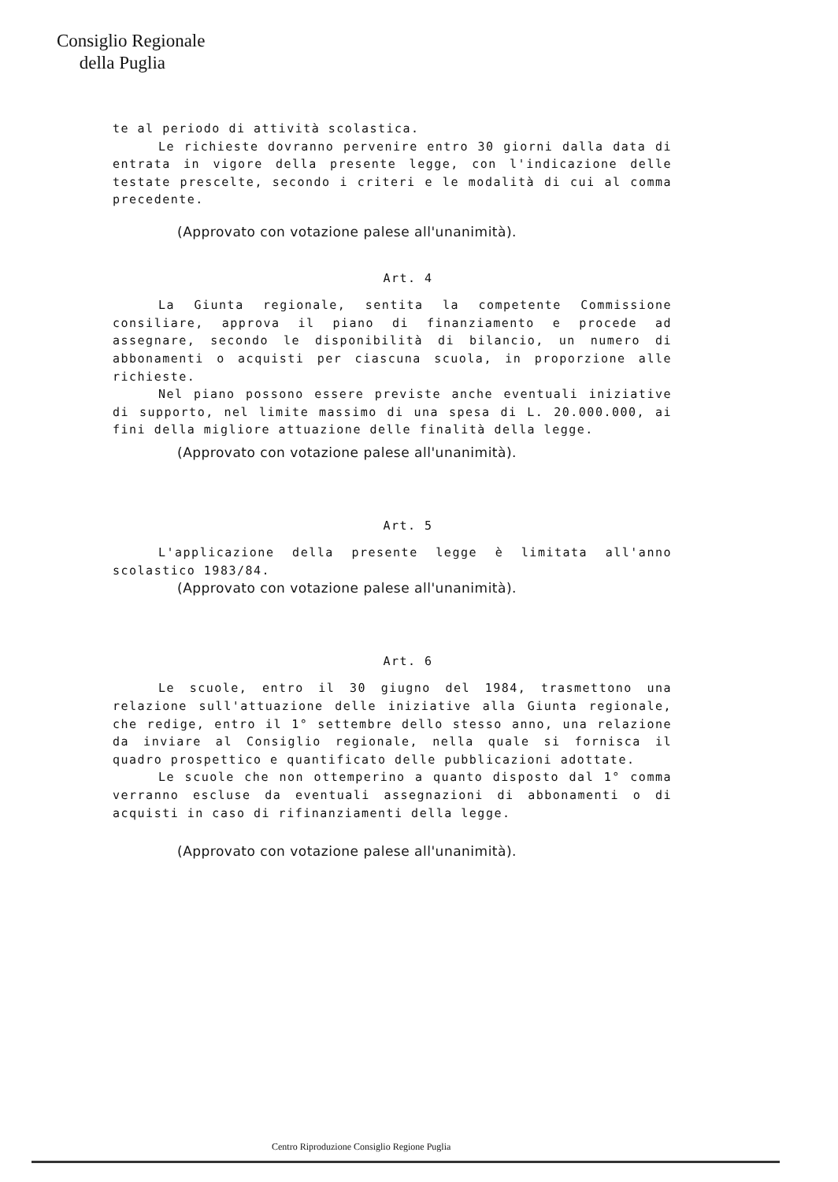Consiglio Regionale
della Puglia
te al periodo di attività scolastica.
Le richieste dovranno pervenire entro 30 giorni dalla data di entrata in vigore della presente legge, con l'indicazione delle testate prescelte, secondo i criteri e le modalità di cui al comma precedente.
(Approvato con votazione palese all'unanimità).
Art. 4
La Giunta regionale, sentita la competente Commissione consiliare, approva il piano di finanziamento e procede ad assegnare, secondo le disponibilità di bilancio, un numero di abbonamenti o acquisti per ciascuna scuola, in proporzione alle richieste.
Nel piano possono essere previste anche eventuali iniziative di supporto, nel limite massimo di una spesa di L. 20.000.000, ai fini della migliore attuazione delle finalità della legge.
(Approvato con votazione palese all'unanimità).
Art. 5
L'applicazione della presente legge è limitata all'anno scolastico 1983/84.
(Approvato con votazione palese all'unanimità).
Art. 6
Le scuole, entro il 30 giugno del 1984, trasmettono una relazione sull'attuazione delle iniziative alla Giunta regionale, che redige, entro il 1° settembre dello stesso anno, una relazione da inviare al Consiglio regionale, nella quale si fornisca il quadro prospettico e quantificato delle pubblicazioni adottate.
Le scuole che non ottemperino a quanto disposto dal 1° comma verranno escluse da eventuali assegnazioni di abbonamenti o di acquisti in caso di rifinanziamenti della legge.
(Approvato con votazione palese all'unanimità).
Centro Riproduzione Consiglio Regione Puglia